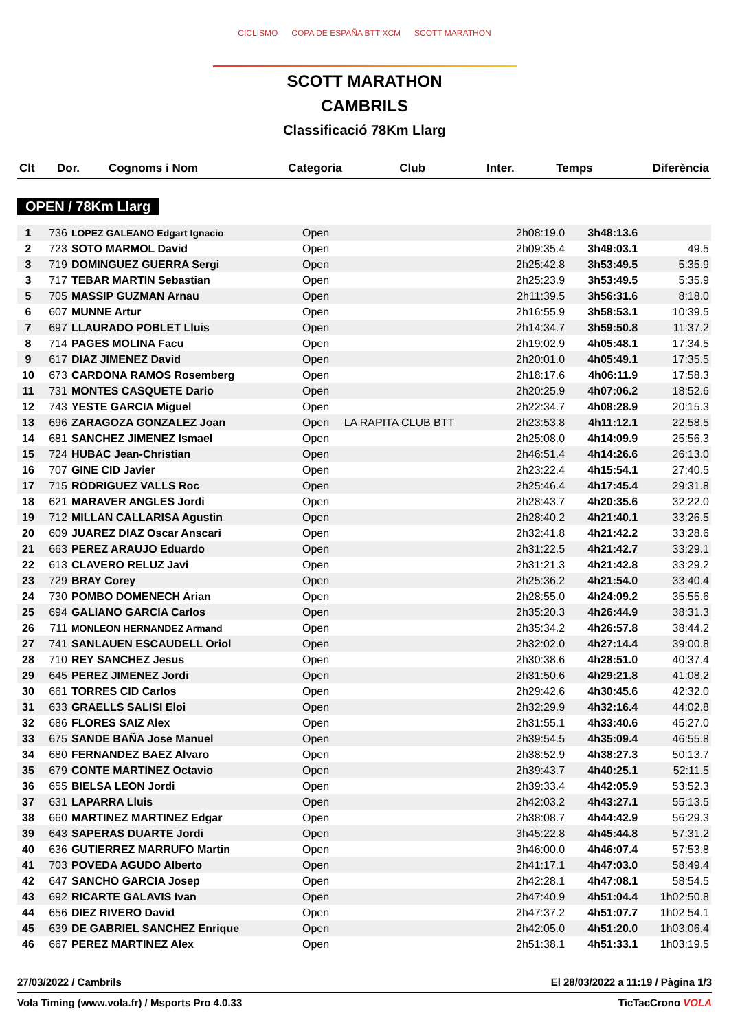CICLISMO COPA DE ESPAÑA BTT XCM SCOTT MARATHON
SCOTT MARATHON
CAMBRILS
Classificació 78Km Llarg
| Clt | Dor. | Cognoms i Nom | Categoria | Club | Inter. | Temps | Diferència |
| --- | --- | --- | --- | --- | --- | --- | --- |
OPEN / 78Km Llarg
| 1 | 736 | LOPEZ GALEANO Edgart Ignacio | Open | | 2h08:19.0 | 3h48:13.6 | |
| 2 | 723 | SOTO MARMOL David | Open | | 2h09:35.4 | 3h49:03.1 | 49.5 |
| 3 | 719 | DOMINGUEZ GUERRA Sergi | Open | | 2h25:42.8 | 3h53:49.5 | 5:35.9 |
| 3 | 717 | TEBAR MARTIN Sebastian | Open | | 2h25:23.9 | 3h53:49.5 | 5:35.9 |
| 5 | 705 | MASSIP GUZMAN Arnau | Open | | 2h11:39.5 | 3h56:31.6 | 8:18.0 |
| 6 | 607 | MUNNE Artur | Open | | 2h16:55.9 | 3h58:53.1 | 10:39.5 |
| 7 | 697 | LLAURADO POBLET Lluis | Open | | 2h14:34.7 | 3h59:50.8 | 11:37.2 |
| 8 | 714 | PAGES MOLINA Facu | Open | | 2h19:02.9 | 4h05:48.1 | 17:34.5 |
| 9 | 617 | DIAZ JIMENEZ David | Open | | 2h20:01.0 | 4h05:49.1 | 17:35.5 |
| 10 | 673 | CARDONA RAMOS Rosemberg | Open | | 2h18:17.6 | 4h06:11.9 | 17:58.3 |
| 11 | 731 | MONTES CASQUETE Dario | Open | | 2h20:25.9 | 4h07:06.2 | 18:52.6 |
| 12 | 743 | YESTE GARCIA Miguel | Open | | 2h22:34.7 | 4h08:28.9 | 20:15.3 |
| 13 | 696 | ZARAGOZA GONZALEZ Joan | Open | LA RAPITA CLUB BTT | 2h23:53.8 | 4h11:12.1 | 22:58.5 |
| 14 | 681 | SANCHEZ JIMENEZ Ismael | Open | | 2h25:08.0 | 4h14:09.9 | 25:56.3 |
| 15 | 724 | HUBAC Jean-Christian | Open | | 2h46:51.4 | 4h14:26.6 | 26:13.0 |
| 16 | 707 | GINE CID Javier | Open | | 2h23:22.4 | 4h15:54.1 | 27:40.5 |
| 17 | 715 | RODRIGUEZ VALLS Roc | Open | | 2h25:46.4 | 4h17:45.4 | 29:31.8 |
| 18 | 621 | MARAVER ANGLES Jordi | Open | | 2h28:43.7 | 4h20:35.6 | 32:22.0 |
| 19 | 712 | MILLAN CALLARISA Agustin | Open | | 2h28:40.2 | 4h21:40.1 | 33:26.5 |
| 20 | 609 | JUAREZ DIAZ Oscar Anscari | Open | | 2h32:41.8 | 4h21:42.2 | 33:28.6 |
| 21 | 663 | PEREZ ARAUJO Eduardo | Open | | 2h31:22.5 | 4h21:42.7 | 33:29.1 |
| 22 | 613 | CLAVERO RELUZ Javi | Open | | 2h31:21.3 | 4h21:42.8 | 33:29.2 |
| 23 | 729 | BRAY Corey | Open | | 2h25:36.2 | 4h21:54.0 | 33:40.4 |
| 24 | 730 | POMBO DOMENECH Arian | Open | | 2h28:55.0 | 4h24:09.2 | 35:55.6 |
| 25 | 694 | GALIANO GARCIA Carlos | Open | | 2h35:20.3 | 4h26:44.9 | 38:31.3 |
| 26 | 711 | MONLEON HERNANDEZ Armand | Open | | 2h35:34.2 | 4h26:57.8 | 38:44.2 |
| 27 | 741 | SANLAUEN ESCAUDELL Oriol | Open | | 2h32:02.0 | 4h27:14.4 | 39:00.8 |
| 28 | 710 | REY SANCHEZ Jesus | Open | | 2h30:38.6 | 4h28:51.0 | 40:37.4 |
| 29 | 645 | PEREZ JIMENEZ Jordi | Open | | 2h31:50.6 | 4h29:21.8 | 41:08.2 |
| 30 | 661 | TORRES CID Carlos | Open | | 2h29:42.6 | 4h30:45.6 | 42:32.0 |
| 31 | 633 | GRAELLS SALISI Eloi | Open | | 2h32:29.9 | 4h32:16.4 | 44:02.8 |
| 32 | 686 | FLORES SAIZ Alex | Open | | 2h31:55.1 | 4h33:40.6 | 45:27.0 |
| 33 | 675 | SANDE BAÑA Jose Manuel | Open | | 2h39:54.5 | 4h35:09.4 | 46:55.8 |
| 34 | 680 | FERNANDEZ BAEZ Alvaro | Open | | 2h38:52.9 | 4h38:27.3 | 50:13.7 |
| 35 | 679 | CONTE MARTINEZ Octavio | Open | | 2h39:43.7 | 4h40:25.1 | 52:11.5 |
| 36 | 655 | BIELSA LEON Jordi | Open | | 2h39:33.4 | 4h42:05.9 | 53:52.3 |
| 37 | 631 | LAPARRA Lluis | Open | | 2h42:03.2 | 4h43:27.1 | 55:13.5 |
| 38 | 660 | MARTINEZ MARTINEZ Edgar | Open | | 2h38:08.7 | 4h44:42.9 | 56:29.3 |
| 39 | 643 | SAPERAS DUARTE Jordi | Open | | 3h45:22.8 | 4h45:44.8 | 57:31.2 |
| 40 | 636 | GUTIERREZ MARRUFO Martin | Open | | 3h46:00.0 | 4h46:07.4 | 57:53.8 |
| 41 | 703 | POVEDA AGUDO Alberto | Open | | 2h41:17.1 | 4h47:03.0 | 58:49.4 |
| 42 | 647 | SANCHO GARCIA Josep | Open | | 2h42:28.1 | 4h47:08.1 | 58:54.5 |
| 43 | 692 | RICARTE GALAVIS Ivan | Open | | 2h47:40.9 | 4h51:04.4 | 1h02:50.8 |
| 44 | 656 | DIEZ RIVERO David | Open | | 2h47:37.2 | 4h51:07.7 | 1h02:54.1 |
| 45 | 639 | DE GABRIEL SANCHEZ Enrique | Open | | 2h42:05.0 | 4h51:20.0 | 1h03:06.4 |
| 46 | 667 | PEREZ MARTINEZ Alex | Open | | 2h51:38.1 | 4h51:33.1 | 1h03:19.5 |
27/03/2022 / Cambrils El 28/03/2022 a 11:19 / Pàgina 1/3
Vola Timing (www.vola.fr) / Msports Pro 4.0.33 TicTacCrono VOLA